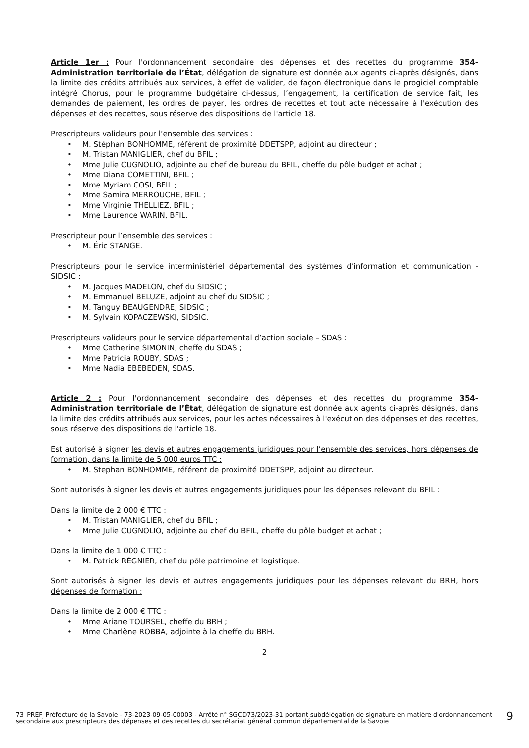Article 1er : Pour l'ordonnancement secondaire des dépenses et des recettes du programme 354-Administration territoriale de l’État, délégation de signature est donnée aux agents ci-après désignés, dans la limite des crédits attribués aux services, à effet de valider, de façon électronique dans le progiciel comptable intégré Chorus, pour le programme budgétaire ci-dessus, l’engagement, la certification de service fait, les demandes de paiement, les ordres de payer, les ordres de recettes et tout acte nécessaire à l'exécution des dépenses et des recettes, sous réserve des dispositions de l'article 18.
Prescripteurs valideurs pour l’ensemble des services :
• M. Stéphan BONHOMME, référent de proximité DDETSPP, adjoint au directeur ;
• M. Tristan MANIGLIER, chef du BFIL ;
• Mme Julie CUGNOLIO, adjointe au chef de bureau du BFIL, cheffe du pôle budget et achat ;
• Mme Diana COMETTINI, BFIL ;
• Mme Myriam COSI, BFIL ;
• Mme Samira MERROUCHE, BFIL ;
• Mme Virginie THELLIEZ, BFIL ;
• Mme Laurence WARIN, BFIL.
Prescripteur pour l’ensemble des services :
• M. Éric STANGE.
Prescripteurs pour le service interministériel départemental des systèmes d’information et communication - SIDSIC :
• M. Jacques MADELON, chef du SIDSIC ;
• M. Emmanuel BELUZE, adjoint au chef du SIDSIC ;
• M. Tanguy BEAUGENDRE, SIDSIC ;
• M. Sylvain KOPACZEWSKI, SIDSIC.
Prescripteurs valideurs pour le service départemental d’action sociale – SDAS :
• Mme Catherine SIMONIN, cheffe du SDAS ;
• Mme Patricia ROUBY, SDAS ;
• Mme Nadia EBEBEDEN, SDAS.
Article 2 : Pour l'ordonnancement secondaire des dépenses et des recettes du programme 354-Administration territoriale de l’État, délégation de signature est donnée aux agents ci-après désignés, dans la limite des crédits attribués aux services, pour les actes nécessaires à l'exécution des dépenses et des recettes, sous réserve des dispositions de l'article 18.
Est autorisé à signer les devis et autres engagements juridiques pour l’ensemble des services, hors dépenses de formation, dans la limite de 5 000 euros TTC :
• M. Stephan BONHOMME, référent de proximité DDETSPP, adjoint au directeur.
Sont autorisés à signer les devis et autres engagements juridiques pour les dépenses relevant du BFIL :
Dans la limite de 2 000 € TTC :
• M. Tristan MANIGLIER, chef du BFIL ;
• Mme Julie CUGNOLIO, adjointe au chef du BFIL, cheffe du pôle budget et achat ;
Dans la limite de 1 000 € TTC :
• M. Patrick RÉGNIER, chef du pôle patrimoine et logistique.
Sont autorisés à signer les devis et autres engagements juridiques pour les dépenses relevant du BRH, hors dépenses de formation :
Dans la limite de 2 000 € TTC :
• Mme Ariane TOURSEL, cheffe du BRH ;
• Mme Charlène ROBBA, adjointe à la cheffe du BRH.
2
73_PREF_Préfecture de la Savoie - 73-2023-09-05-00003 - Arrêté n° SGCD73/2023-31 portant subdélégation de signature en matière d'ordonnancement secondaire aux prescripteurs des dépenses et des recettes du secrétariat général commun départemental de la Savoie
9